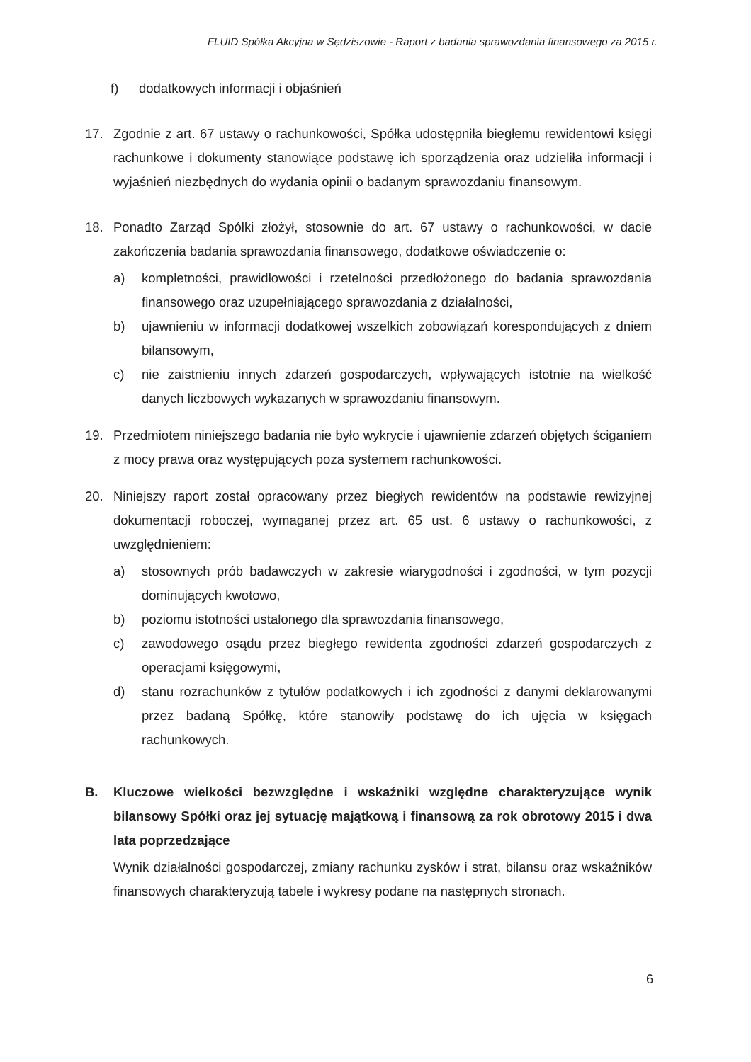FLUID Spółka Akcyjna w Sędziszowie - Raport z badania sprawozdania finansowego za 2015 r.
f) dodatkowych informacji i objaśnień
17. Zgodnie z art. 67 ustawy o rachunkowości, Spółka udostępniła biegłemu rewidentowi księgi rachunkowe i dokumenty stanowiące podstawę ich sporządzenia oraz udzieliła informacji i wyjaśnień niezbędnych do wydania opinii o badanym sprawozdaniu finansowym.
18. Ponadto Zarząd Spółki złożył, stosownie do art. 67 ustawy o rachunkowości, w dacie zakończenia badania sprawozdania finansowego, dodatkowe oświadczenie o:
a) kompletności, prawidłowości i rzetelności przedłożonego do badania sprawozdania finansowego oraz uzupełniającego sprawozdania z działalności,
b) ujawnieniu w informacji dodatkowej wszelkich zobowiązań korespondujących z dniem bilansowym,
c) nie zaistnieniu innych zdarzeń gospodarczych, wpływających istotnie na wielkość danych liczbowych wykazanych w sprawozdaniu finansowym.
19. Przedmiotem niniejszego badania nie było wykrycie i ujawnienie zdarzeń objętych ściganiem z mocy prawa oraz występujących poza systemem rachunkowości.
20. Niniejszy raport został opracowany przez biegłych rewidentów na podstawie rewizyjnej dokumentacji roboczej, wymaganej przez art. 65 ust. 6 ustawy o rachunkowości, z uwzględnieniem:
a) stosownych prób badawczych w zakresie wiarygodności i zgodności, w tym pozycji dominujących kwotowo,
b) poziomu istotności ustalonego dla sprawozdania finansowego,
c) zawodowego osądu przez biegłego rewidenta zgodności zdarzeń gospodarczych z operacjami księgowymi,
d) stanu rozrachunków z tytułów podatkowych i ich zgodności z danymi deklarowanymi przez badaną Spółkę, które stanowiły podstawę do ich ujęcia w księgach rachunkowych.
B. Kluczowe wielkości bezwzględne i wskaźniki względne charakteryzujące wynik bilansowy Spółki oraz jej sytuację majątkową i finansową za rok obrotowy 2015 i dwa lata poprzedzające
Wynik działalności gospodarczej, zmiany rachunku zysków i strat, bilansu oraz wskaźników finansowych charakteryzują tabele i wykresy podane na następnych stronach.
6